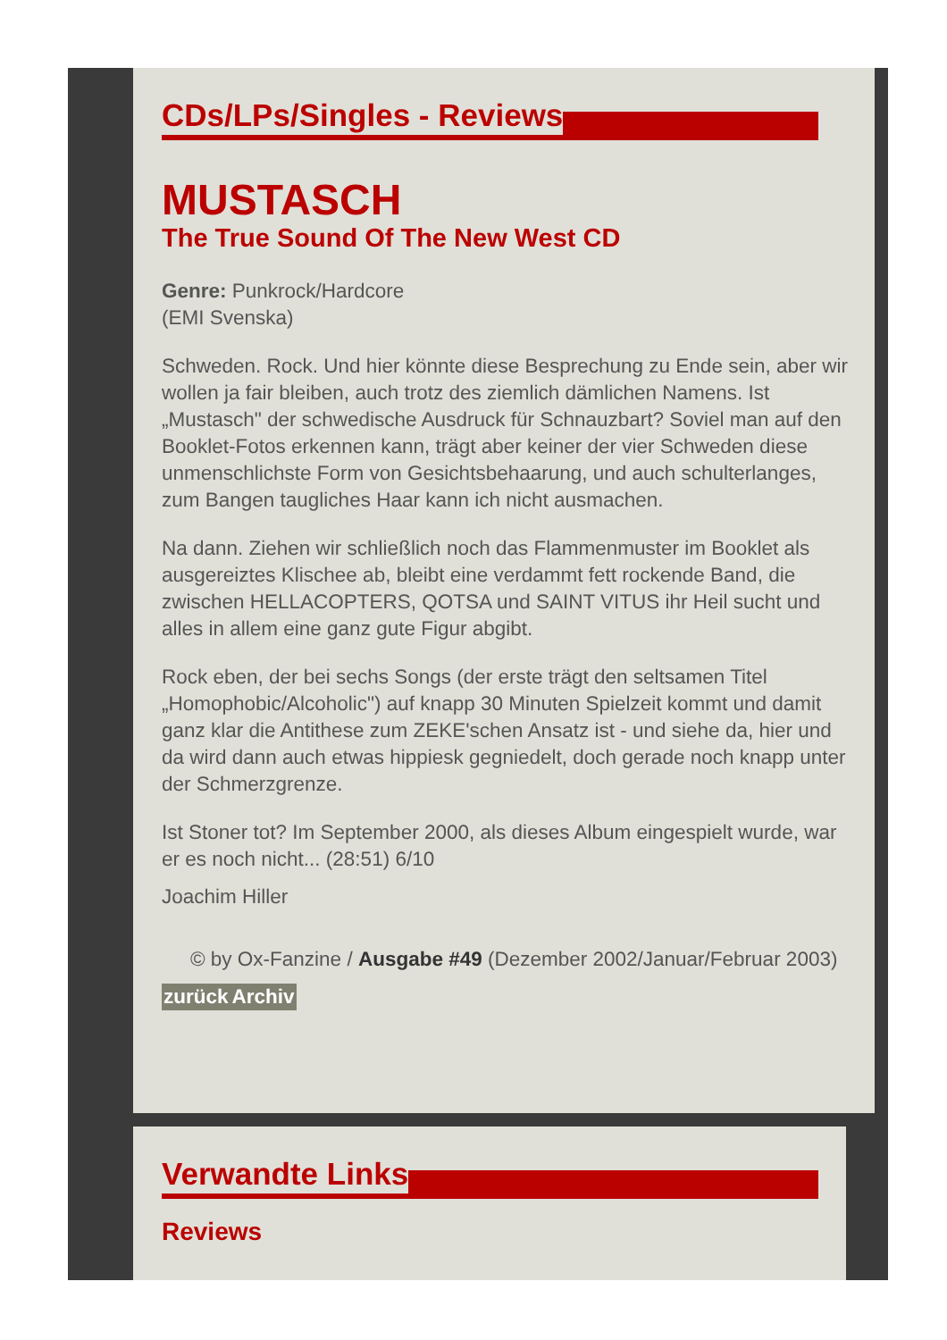CDs/LPs/Singles - Reviews
MUSTASCH
The True Sound Of The New West CD
Genre: Punkrock/Hardcore
(EMI Svenska)
Schweden. Rock. Und hier könnte diese Besprechung zu Ende sein, aber wir wollen ja fair bleiben, auch trotz des ziemlich dämlichen Namens. Ist „Mustasch" der schwedische Ausdruck für Schnauzbart? Soviel man auf den Booklet-Fotos erkennen kann, trägt aber keiner der vier Schweden diese unmenschlichste Form von Gesichtsbehaarung, und auch schulterlanges, zum Bangen taugliches Haar kann ich nicht ausmachen.
Na dann. Ziehen wir schließlich noch das Flammenmuster im Booklet als ausgereiztes Klischee ab, bleibt eine verdammt fett rockende Band, die zwischen HELLACOPTERS, QOTSA und SAINT VITUS ihr Heil sucht und alles in allem eine ganz gute Figur abgibt.
Rock eben, der bei sechs Songs (der erste trägt den seltsamen Titel „Homophobic/Alcoholic") auf knapp 30 Minuten Spielzeit kommt und damit ganz klar die Antithese zum ZEKE'schen Ansatz ist - und siehe da, hier und da wird dann auch etwas hippiesk gegniedelt, doch gerade noch knapp unter der Schmerzgrenze.
Ist Stoner tot? Im September 2000, als dieses Album eingespielt wurde, war er es noch nicht... (28:51) 6/10
Joachim Hiller
© by Ox-Fanzine / Ausgabe #49 (Dezember 2002/Januar/Februar 2003)
zurück Archiv
Verwandte Links
Reviews